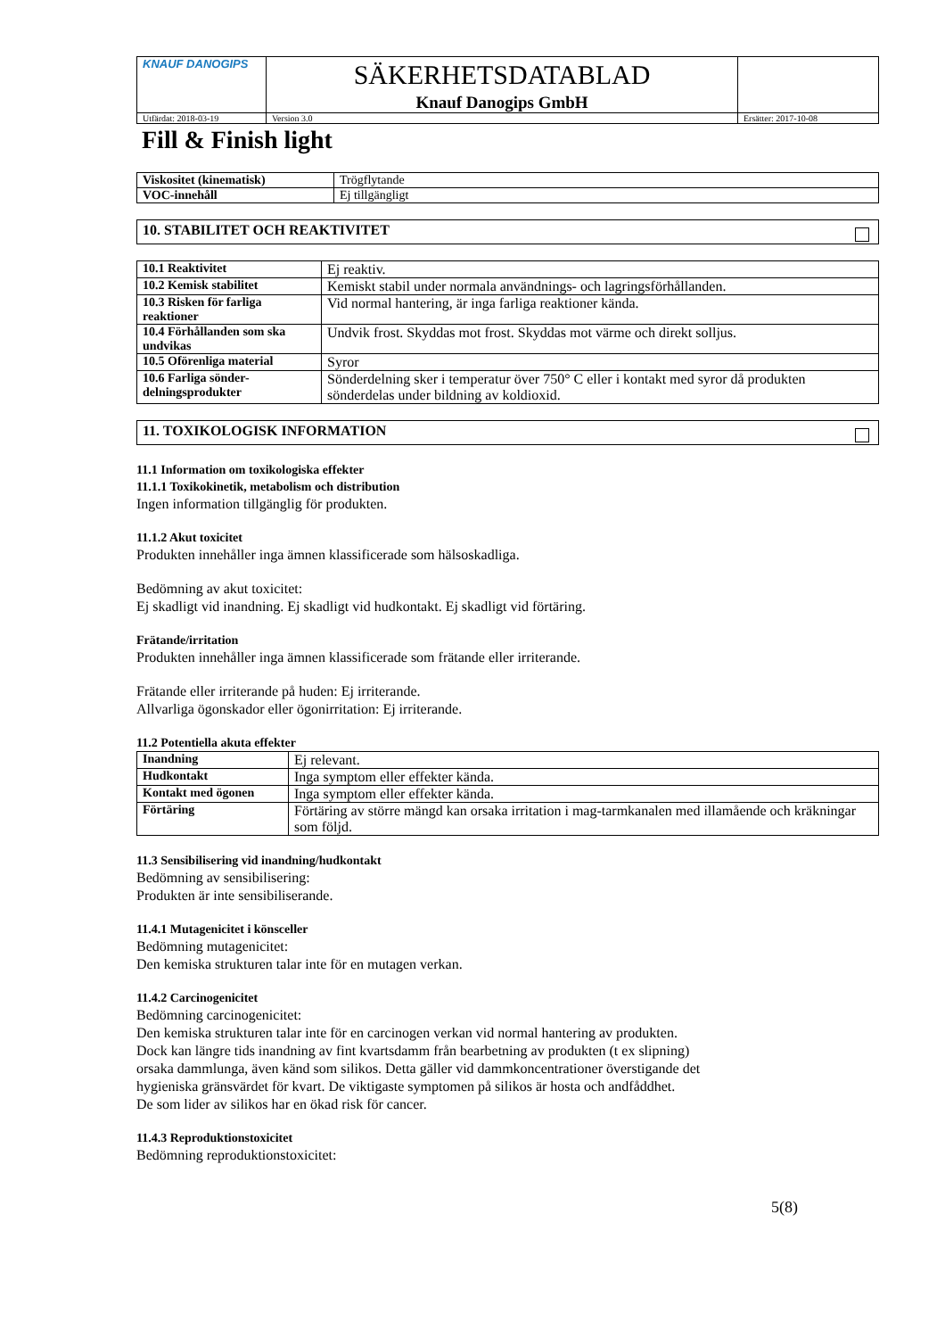| KNAUF DANOGIPS | SÄKERHETSDATABLAD Knauf Danogips GmbH | | |
| Utfärdat: 2018-03-19 | | Version 3.0 | Ersätter: 2017-10-08 |
Fill & Finish light
| Viskositet (kinematisk) | Trögflytande |
| VOC-innehåll | Ej tillgängligt |
10. STABILITET OCH REAKTIVITET
| 10.1 Reaktivitet | Ej reaktiv. |
| 10.2 Kemisk stabilitet | Kemiskt stabil under normala användnings- och lagringsförhållanden. |
| 10.3 Risken för farliga reaktioner | Vid normal hantering, är inga farliga reaktioner kända. |
| 10.4 Förhållanden som ska undvikas | Undvik frost. Skyddas mot frost. Skyddas mot värme och direkt solljus. |
| 10.5 Oförenliga material | Syror |
| 10.6 Farliga sönder-delningsprodukter | Sönderdelning sker i temperatur över 750° C eller i kontakt med syror då produkten sönderdelas under bildning av koldioxid. |
11. TOXIKOLOGISK INFORMATION
11.1 Information om toxikologiska effekter
11.1.1 Toxikokinetik, metabolism och distribution
Ingen information tillgänglig för produkten.
11.1.2 Akut toxicitet
Produkten innehåller inga ämnen klassificerade som hälsoskadliga.
Bedömning av akut toxicitet:
Ej skadligt vid inandning. Ej skadligt vid hudkontakt. Ej skadligt vid förtäring.
Frätande/irritation
Produkten innehåller inga ämnen klassificerade som frätande eller irriterande.
Frätande eller irriterande på huden: Ej irriterande.
Allvarliga ögonskador eller ögonirritation: Ej irriterande.
11.2 Potentiella akuta effekter
| Inandning | Ej relevant. |
| Hudkontakt | Inga symptom eller effekter kända. |
| Kontakt med ögonen | Inga symptom eller effekter kända. |
| Förtäring | Förtäring av större mängd kan orsaka irritation i mag-tarmkanalen med illamående och kräkningar som följd. |
11.3 Sensibilisering vid inandning/hudkontakt
Bedömning av sensibilisering:
Produkten är inte sensibiliserande.
11.4.1 Mutagenicitet i könsceller
Bedömning mutagenicitet:
Den kemiska strukturen talar inte för en mutagen verkan.
11.4.2 Carcinogenicitet
Bedömning carcinogenicitet:
Den kemiska strukturen talar inte för en carcinogen verkan vid normal hantering av produkten.
Dock kan längre tids inandning av fint kvartsdamm från bearbetning av produkten (t ex slipning)
orsaka dammlunga, även känd som silikos. Detta gäller vid dammkoncentrationer överstigande det
hygieniska gränsvärdet för kvart. De viktigaste symptomen på silikos är hosta och andfåddhet.
De som lider av silikos har en ökad risk för cancer.
11.4.3 Reproduktionstoxicitet
Bedömning reproduktionstoxicitet:
5(8)